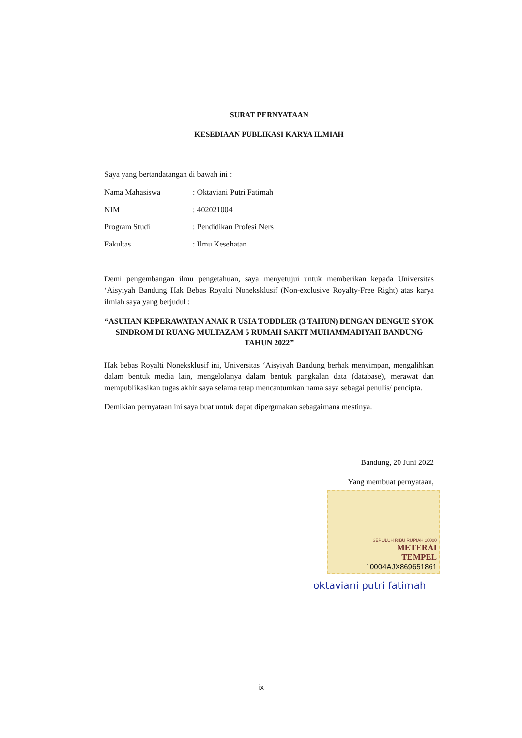SURAT PERNYATAAN
KESEDIAAN PUBLIKASI KARYA ILMIAH
Saya yang bertandatangan di bawah ini :
Nama Mahasiswa: Oktaviani Putri Fatimah
NIM: 402021004
Program Studi: Pendidikan Profesi Ners
Fakultas: Ilmu Kesehatan
Demi pengembangan ilmu pengetahuan, saya menyetujui untuk memberikan kepada Universitas ‘Aisyiyah Bandung Hak Bebas Royalti Noneksklusif (Non-exclusive Royalty-Free Right) atas karya ilmiah saya yang berjudul :
“ASUHAN KEPERAWATAN ANAK R USIA TODDLER (3 TAHUN) DENGAN DENGUE SYOK SINDROM DI RUANG MULTAZAM 5 RUMAH SAKIT MUHAMMADIYAH BANDUNG TAHUN 2022”
Hak bebas Royalti Noneksklusif ini, Universitas ‘Aisyiyah Bandung berhak menyimpan, mengalihkan dalam bentuk media lain, mengelolanya dalam bentuk pangkalan data (database), merawat dan mempublikasikan tugas akhir saya selama tetap mencantumkan nama saya sebagai penulis/ pencipta.
Demikian pernyataan ini saya buat untuk dapat dipergunakan sebagaimana mestinya.
Bandung, 20 Juni 2022
Yang membuat pernyataan,
SEPULUH RIBU RUPIAH 10000
METERAI
TEMPEL
10004AJX869651861
oktaviani putri fatimah
ix